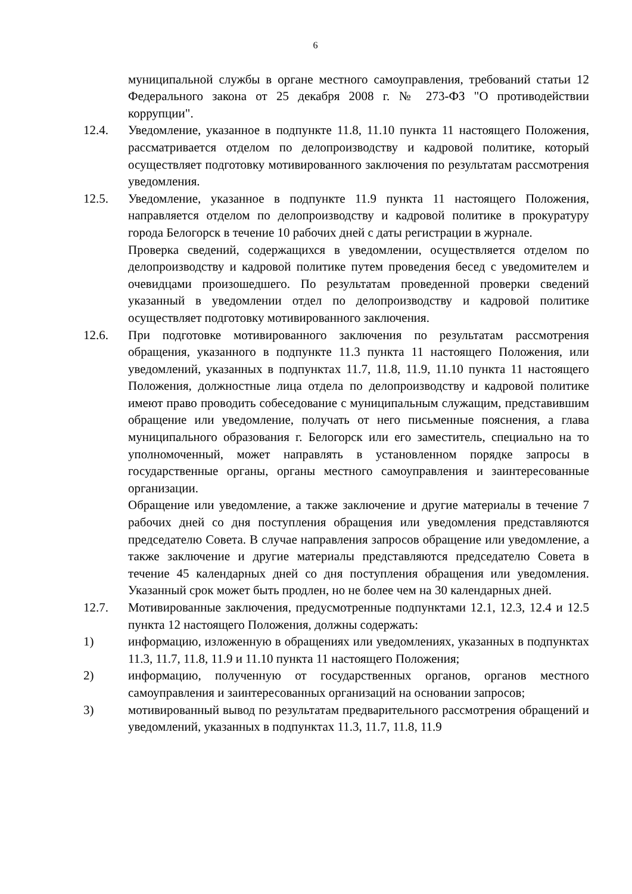6
муниципальной службы в органе местного самоуправления, требований статьи 12 Федерального закона от 25 декабря 2008 г. № 273-ФЗ "О противодействии коррупции".
12.4. Уведомление, указанное в подпункте 11.8, 11.10 пункта 11 настоящего Положения, рассматривается отделом по делопроизводству и кадровой политике, который осуществляет подготовку мотивированного заключения по результатам рассмотрения уведомления.
12.5. Уведомление, указанное в подпункте 11.9 пункта 11 настоящего Положения, направляется отделом по делопроизводству и кадровой политике в прокуратуру города Белогорск в течение 10 рабочих дней с даты регистрации в журнале.
Проверка сведений, содержащихся в уведомлении, осуществляется отделом по делопроизводству и кадровой политике путем проведения бесед с уведомителем и очевидцами произошедшего. По результатам проведенной проверки сведений указанный в уведомлении отдел по делопроизводству и кадровой политике осуществляет подготовку мотивированного заключения.
12.6. При подготовке мотивированного заключения по результатам рассмотрения обращения, указанного в подпункте 11.3 пункта 11 настоящего Положения, или уведомлений, указанных в подпунктах 11.7, 11.8, 11.9, 11.10 пункта 11 настоящего Положения, должностные лица отдела по делопроизводству и кадровой политике имеют право проводить собеседование с муниципальным служащим, представившим обращение или уведомление, получать от него письменные пояснения, а глава муниципального образования г. Белогорск или его заместитель, специально на то уполномоченный, может направлять в установленном порядке запросы в государственные органы, органы местного самоуправления и заинтересованные организации.
Обращение или уведомление, а также заключение и другие материалы в течение 7 рабочих дней со дня поступления обращения или уведомления представляются председателю Совета. В случае направления запросов обращение или уведомление, а также заключение и другие материалы представляются председателю Совета в течение 45 календарных дней со дня поступления обращения или уведомления. Указанный срок может быть продлен, но не более чем на 30 календарных дней.
12.7. Мотивированные заключения, предусмотренные подпунктами 12.1, 12.3, 12.4 и 12.5 пункта 12 настоящего Положения, должны содержать:
1) информацию, изложенную в обращениях или уведомлениях, указанных в подпунктах 11.3, 11.7, 11.8, 11.9 и 11.10 пункта 11 настоящего Положения;
2) информацию, полученную от государственных органов, органов местного самоуправления и заинтересованных организаций на основании запросов;
3) мотивированный вывод по результатам предварительного рассмотрения обращений и уведомлений, указанных в подпунктах 11.3, 11.7, 11.8, 11.9